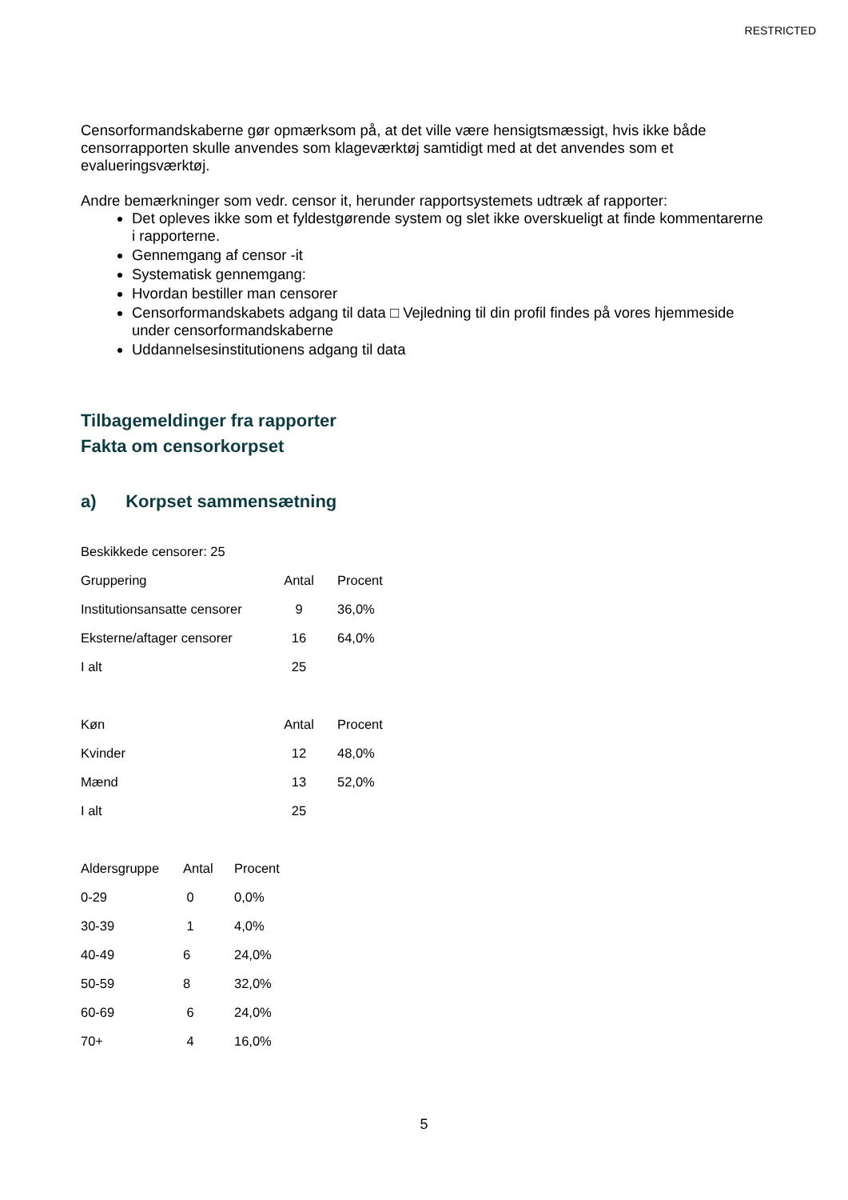RESTRICTED
Censorformandskaberne gør opmærksom på, at det ville være hensigtsmæssigt, hvis ikke både censorrapporten skulle anvendes som klageværktøj samtidigt med at det anvendes som et evalueringsværktøj.
Andre bemærkninger som vedr. censor it, herunder rapportsystemets udtræk af rapporter:
Det opleves ikke som et fyldestgørende system og slet ikke overskueligt at finde kommentarerne i rapporterne.
Gennemgang af censor -it
Systematisk gennemgang:
Hvordan bestiller man censorer
Censorformandskabets adgang til data □ Vejledning til din profil findes på vores hjemmeside under censorformandskaberne
Uddannelsesinstitutionens adgang til data
Tilbagemeldinger fra rapporter
Fakta om censorkorpset
a) Korpset sammensætning
| Beskikkede censorer: 25 | | |
| Gruppering | Antal | Procent |
| Institutionsansatte censorer | 9 | 36,0% |
| Eksterne/aftager censorer | 16 | 64,0% |
| I alt | 25 | |
| Køn | Antal | Procent |
| Kvinder | 12 | 48,0% |
| Mænd | 13 | 52,0% |
| I alt | 25 | |
| Aldersgruppe | Antal | Procent |
| 0-29 | 0 | 0,0% |
| 30-39 | 1 | 4,0% |
| 40-49 | 6 | 24,0% |
| 50-59 | 8 | 32,0% |
| 60-69 | 6 | 24,0% |
| 70+ | 4 | 16,0% |
5